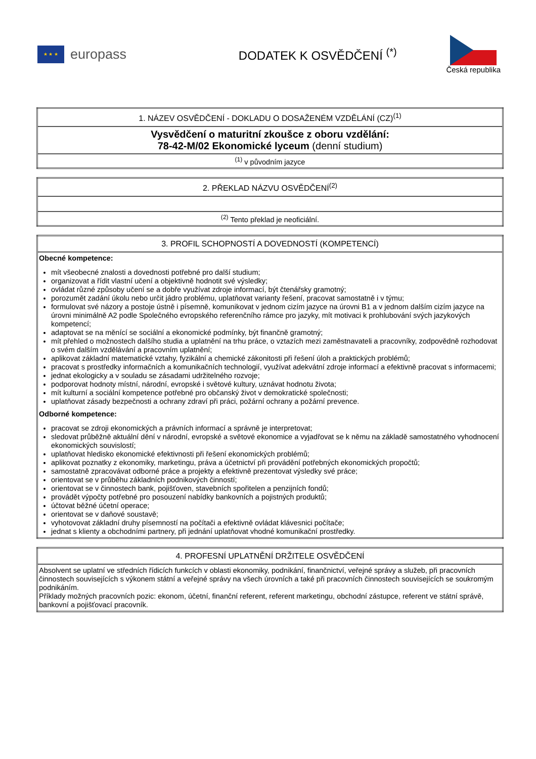★ ★ ★
europass
DODATEK K OSVĚDČENÍ <sup>(*)</sup>
Česká republika
| 1. NÁZEV OSVĚDČENÍ - DOKLADU O DOSAŽENÉM VZDĚLÁNÍ (CZ)<sup>(1)</sup> |
| Vysvědčení o maturitní zkoušce z oboru vzdělání: 78-42-M/02 Ekonomické lyceum (denní studium) |
| <sup>(1)</sup> v původním jazyce |
| 2. PŘEKLAD NÁZVU OSVĚDČENÍ<sup>(2)</sup> |
| <sup>(2)</sup> Tento překlad je neoficiální. |
| 3. PROFIL SCHOPNOSTÍ A DOVEDNOSTÍ (KOMPETENCÍ) |
| Obecné kompetence: mít všeobecné znalosti a dovednosti potřebné pro další studium; organizovat a řídit vlastní učení a objektivně hodnotit své výsledky; ovládat různé způsoby učení se a dobře využívat zdroje informací, být čtenářsky gramotný; porozumět zadání úkolu nebo určit jádro problému, uplatňovat varianty řešení, pracovat samostatně i v týmu; formulovat své názory a postoje ústně i písemně, komunikovat v jednom cizím jazyce na úrovni B1 a v jednom dalším cizím jazyce na úrovni minimálně A2 podle Společného evropského referenčního rámce pro jazyky, mít motivaci k prohlubování svých jazykových kompetencí; adaptovat se na měnící se sociální a ekonomické podmínky, být finančně gramotný; mít přehled o možnostech dalšího studia a uplatnění na trhu práce, o vztazích mezi zaměstnavateli a pracovníky, zodpovědně rozhodovat o svém dalším vzdělávání a pracovním uplatnění; aplikovat základní matematické vztahy, fyzikální a chemické zákonitosti při řešení úloh a praktických problémů; pracovat s prostředky informačních a komunikačních technologií, využívat adekvátní zdroje informací a efektivně pracovat s informacemi; jednat ekologicky a v souladu se zásadami udržitelného rozvoje; podporovat hodnoty místní, národní, evropské i světové kultury, uznávat hodnotu života; mít kulturní a sociální kompetence potřebné pro občanský život v demokratické společnosti; uplatňovat zásady bezpečnosti a ochrany zdraví při práci, požární ochrany a požární prevence. Odborné kompetence: pracovat se zdroji ekonomických a právních informací a správně je interpretovat; sledovat průběžně aktuální dění v národní, evropské a světové ekonomice a vyjadřovat se k němu na základě samostatného vyhodnocení ekonomických souvislostí; uplatňovat hledisko ekonomické efektivnosti při řešení ekonomických problémů; aplikovat poznatky z ekonomiky, marketingu, práva a účetnictví při provádění potřebných ekonomických propočtů; samostatně zpracovávat odborné práce a projekty a efektivně prezentovat výsledky své práce; orientovat se v průběhu základních podnikových činností; orientovat se v činnostech bank, pojišťoven, stavebních spořitelen a penzijních fondů; provádět výpočty potřebné pro posouzení nabídky bankovních a pojistných produktů; účtovat běžné účetní operace; orientovat se v daňové soustavě; vyhotovovat základní druhy písemností na počítači a efektivně ovládat klávesnici počítače; jednat s klienty a obchodními partnery, při jednání uplatňovat vhodné komunikační prostředky. |
| 4. PROFESNÍ UPLATNĚNÍ DRŽITELE OSVĚDČENÍ |
| Absolvent se uplatní ve středních řídicích funkcích v oblasti ekonomiky, podnikání, finančnictví, veřejné správy a služeb, při pracovních činnostech souvisejících s výkonem státní a veřejné správy na všech úrovních a také při pracovních činnostech souvisejících se soukromým podnikáním. Příklady možných pracovních pozic: ekonom, účetní, finanční referent, referent marketingu, obchodní zástupce, referent ve státní správě, bankovní a pojišťovací pracovník. |